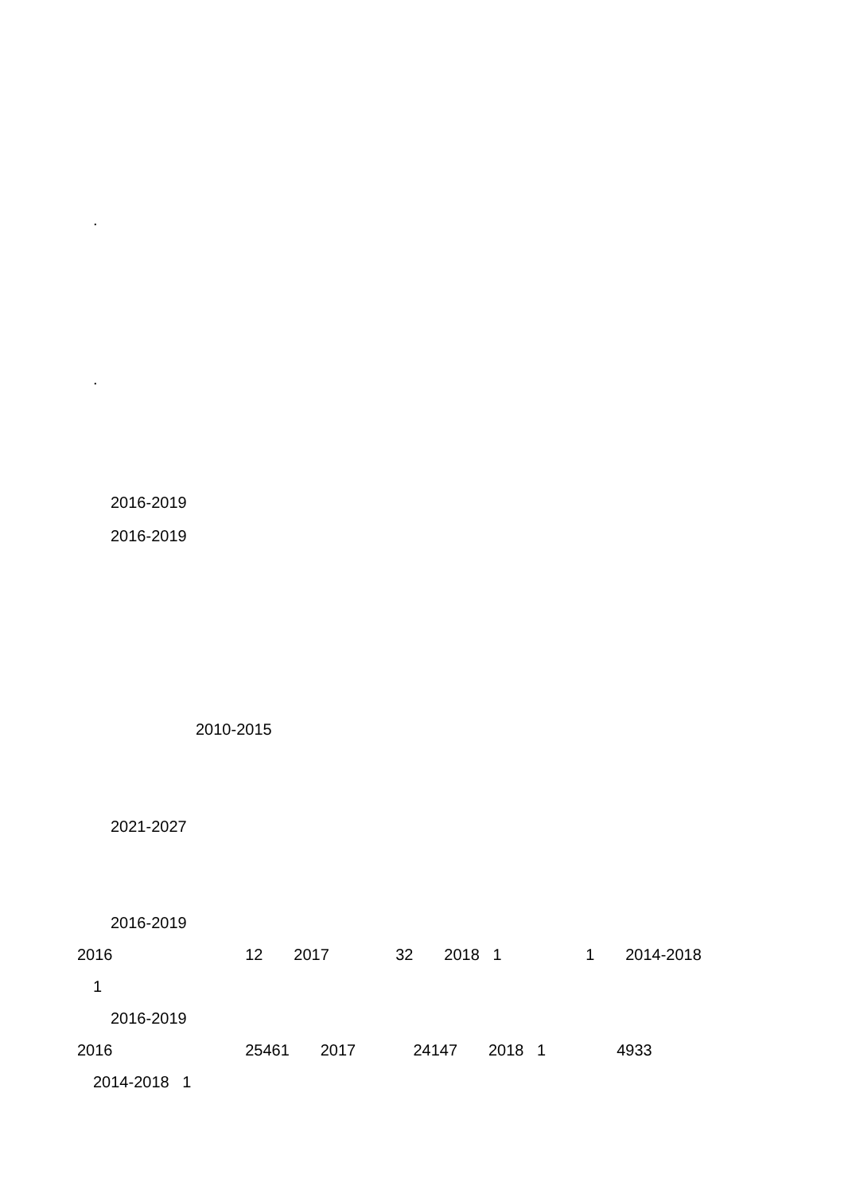.
.
2016-2019
2016-2019
2010-2015
2021-2027
2016-2019
2016 12 2017 32 2018 1 1 2014-2018
1
2016-2019
2016 25461 2017 24147 2018 1 4933
2014-2018 1